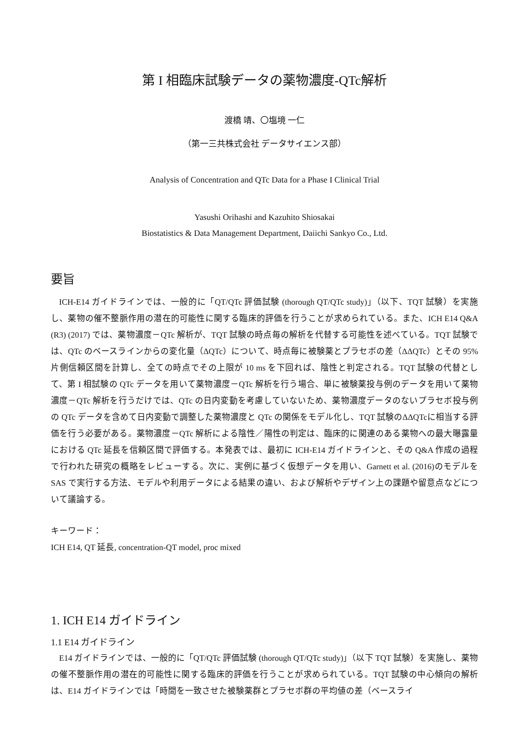第 I 相臨床試験データの薬物濃度-QTc解析
渡橋 靖、〇塩境 一仁
（第一三共株式会社 データサイエンス部）
Analysis of Concentration and QTc Data for a Phase I Clinical Trial
Yasushi Orihashi and Kazuhito Shiosakai
Biostatistics & Data Management Department, Daiichi Sankyo Co., Ltd.
要旨
ICH-E14 ガイドラインでは、一般的に「QT/QTc 評価試験 (thorough QT/QTc study)」（以下、TQT 試験）を実施し、薬物の催不整脈作用の潜在的可能性に関する臨床的評価を行うことが求められている。また、ICH E14 Q&A (R3) (2017) では、薬物濃度－QTc 解析が、TQT 試験の時点毎の解析を代替する可能性を述べている。TQT 試験では、QTc のベースラインからの変化量（ΔQTc）について、時点毎に被験薬とプラセボの差（ΔΔQTc）とその 95%片側信頼区間を計算し、全ての時点でその上限が 10 ms を下回れば、陰性と判定される。TQT 試験の代替として、第 I 相試験の QTc データを用いて薬物濃度－QTc 解析を行う場合、単に被験薬投与例のデータを用いて薬物濃度－QTc 解析を行うだけでは、QTc の日内変動を考慮していないため、薬物濃度データのないプラセボ投与例の QTc データを含めて日内変動で調整した薬物濃度と QTc の関係をモデル化し、TQT 試験のΔΔQTcに相当する評価を行う必要がある。薬物濃度－QTc 解析による陰性／陽性の判定は、臨床的に関連のある薬物への最大曝露量における QTc 延長を信頼区間で評価する。本発表では、最初に ICH-E14 ガイドラインと、その Q&A 作成の過程で行われた研究の概略をレビューする。次に、実例に基づく仮想データを用い、Garnett et al. (2016)のモデルを SAS で実行する方法、モデルや利用データによる結果の違い、および解析やデザイン上の課題や留意点などについて議論する。
キーワード：
ICH E14, QT 延長, concentration-QT model, proc mixed
1. ICH E14 ガイドライン
1.1 E14 ガイドライン
E14 ガイドラインでは、一般的に「QT/QTc 評価試験 (thorough QT/QTc study)」（以下 TQT 試験）を実施し、薬物の催不整脈作用の潜在的可能性に関する臨床的評価を行うことが求められている。TQT 試験の中心傾向の解析は、E14 ガイドラインでは「時間を一致させた被験薬群とプラセボ群の平均値の差（ベースライ